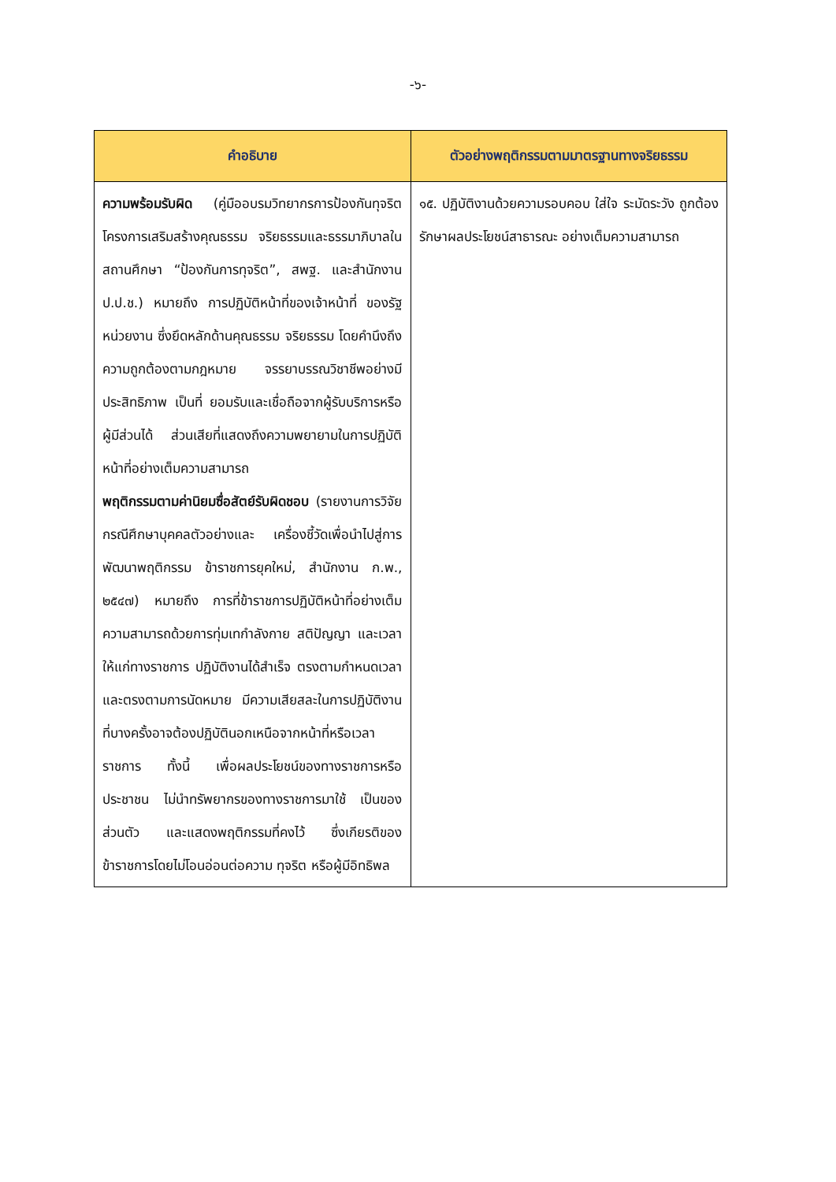-๖-
| คำอธิบาย | ตัวอย่างพฤติกรรมตามมาตรฐานทางจริยธรรม |
| --- | --- |
| ความพร้อมรับผิด (คู่มืออบรมวิทยากรการป้องกันทุจริต โครงการเสริมสร้างคุณธรรม จริยธรรมและธรรมาภิบาลในสถานศึกษา “ป้องกันการทุจริต”, สพฐ. และสำนักงาน ป.ป.ช.) หมายถึง การปฏิบัติหน้าที่ของเจ้าหน้าที่ ของรัฐหน่วยงาน ซึ่งยึดหลักด้านคุณธรรม จริยธรรม โดยคำนึงถึงความถูกต้องตามกฎหมาย จรรยาบรรณวิชาชีพอย่างมีประสิทธิภาพ เป็นที่ ยอมรับและเชื่อถือจากผู้รับบริการหรือผู้มีส่วนได้ ส่วนเสียที่แสดงถึงความพยายามในการปฏิบัติ หน้าที่อย่างเต็มความสามารถ พฤติกรรมตามค่านิยมซื่อสัตย์รับผิดชอบ (รายงานการวิจัย กรณีศึกษาบุคคลตัวอย่างและ เครื่องชี้วัดเพื่อนำไปสู่การพัฒนาพฤติกรรม ข้าราชการยุคใหม่, สำนักงาน ก.พ., ๒๕๔๗) หมายถึง การที่ข้าราชการปฏิบัติหน้าที่อย่างเต็ม ความสามารถด้วยการทุ่มเทกำลังกาย สติปัญญา และเวลาให้แก่ทางราชการ ปฏิบัติงานได้สำเร็จ ตรงตามกำหนดเวลา และตรงตามการนัดหมาย มีความเสียสละในการปฏิบัติงานที่บางครั้งอาจต้องปฏิบัตินอกเหนือจากหน้าที่หรือเวลาราชการ ทั้งนี้ เพื่อผลประโยชน์ของทางราชการหรือ ประชาชน ไม่นำทรัพยากรของทางราชการมาใช้ เป็นของส่วนตัว และแสดงพฤติกรรมที่คงไว้ ซึ่งเกียรติของข้าราชการโดยไม่โอนอ่อนต่อความ ทุจริต หรือผู้มีอิทธิพล | ๑๕. ปฏิบัติงานด้วยความรอบคอบ ใส่ใจ ระมัดระวัง ถูกต้อง รักษาผลประโยชน์สาธารณะ อย่างเต็มความสามารถ |